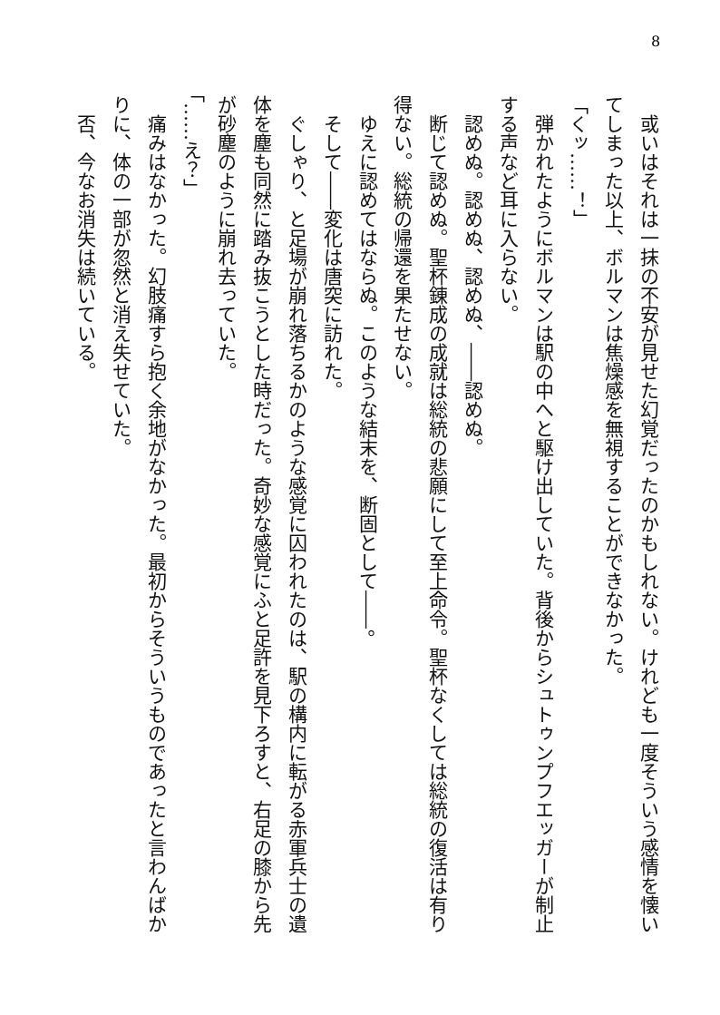8
　或いはそれは一抹の不安が見せた幻覚だったのかもしれない。けれども一度そういう感情を懐いてしまった以上、ボルマンは焦燥感を無視することができなかった。
「くッ……！」
　弾かれたようにボルマンは駅の中へと駆け出していた。背後からシュトゥンプフエッガーが制止する声など耳に入らない。
　認めぬ。認めぬ、認めぬ、――認めぬ。
　断じて認めぬ。聖杯錬成の成就は総統の悲願にして至上命令。聖杯なくしては総統の復活は有り得ない。総統の帰還を果たせない。
　ゆえに認めてはならぬ。このような結末を、断固として――。
　そして――変化は唐突に訪れた。
　ぐしゃり、と足場が崩れ落ちるかのような感覚に囚われたのは、駅の構内に転がる赤軍兵士の遺体を塵も同然に踏み抜こうとした時だった。奇妙な感覚にふと足許を見下ろすと、右足の膝から先が砂塵のように崩れ去っていた。
「……え？」
　痛みはなかった。幻肢痛すら抱く余地がなかった。最初からそういうものであったと言わんばかりに、体の一部が忽然と消え失せていた。
　否、今なお消失は続いている。